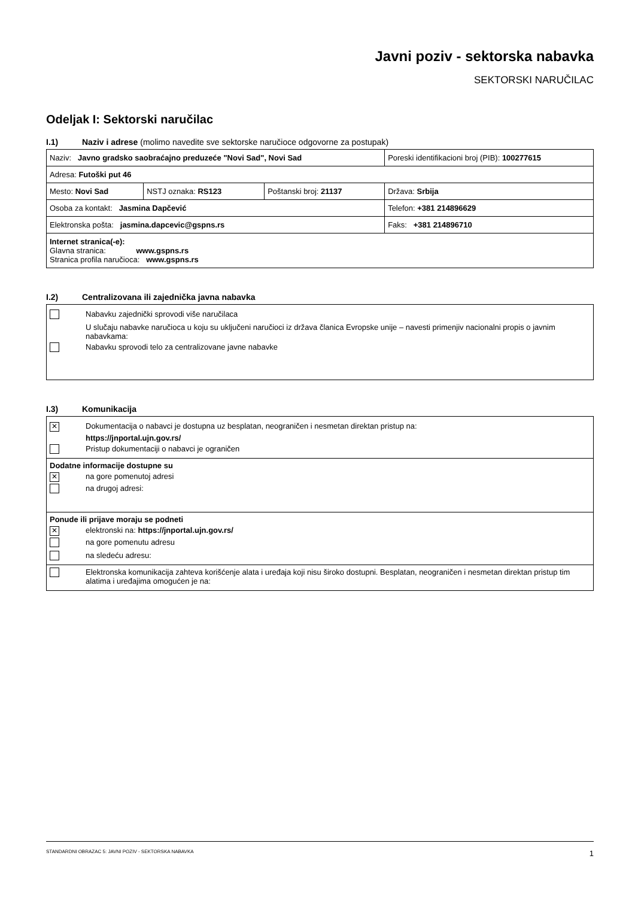Javni poziv - sektorska nabavka
SEKTORSKI NARUČILAC
Odeljak I: Sektorski naručilac
I.1) Naziv i adrese (molimo navedite sve sektorske naručioce odgovorne za postupak)
| Naziv: Javno gradsko saobraćajno preduzeće "Novi Sad", Novi Sad | | | Poreski identifikacioni broj (PIB): 100277615 |
| Adresa: Futoški put 46 | | | |
| Mesto: Novi Sad | NSTJ oznaka: RS123 | Poštanski broj: 21137 | Država: Srbija |
| Osoba za kontakt: Jasmina Dapčević | | | Telefon: +381 214896629 |
| Elektronska pošta: jasmina.dapcevic@gspns.rs | | | Faks: +381 214896710 |
| Internet stranica(-e): Glavna stranica: www.gspns.rs Stranica profila naručioca: www.gspns.rs | | | |
I.2) Centralizovana ili zajednička javna nabavka
Nabavku zajednički sprovodi više naručilaca
U slučaju nabavke naručioca u koju su uključeni naručioci iz država članica Evropske unije – navesti primenjiv nacionalni propis o javnim nabavkama:
Nabavku sprovodi telo za centralizovane javne nabavke
I.3) Komunikacija
✕
Dokumentacija o nabavci je dostupna uz besplatan, neograničen i nesmetan direktan pristup na:
https://jnportal.ujn.gov.rs/
Pristup dokumentaciji o nabavci je ograničen
Dodatne informacije dostupne su
✕
na gore pomenutoj adresi
na drugoj adresi:
Ponude ili prijave moraju se podneti
✕
elektronski na: https://jnportal.ujn.gov.rs/
na gore pomenutu adresu
na sledeću adresu:
Elektronska komunikacija zahteva korišćenje alata i uređaja koji nisu široko dostupni. Besplatan, neograničen i nesmetan direktan pristup tim alatima i uređajima omogućen je na:
STANDARDNI OBRAZAC 5: JAVNI POZIV - SEKTORSKA NABAVKA 1